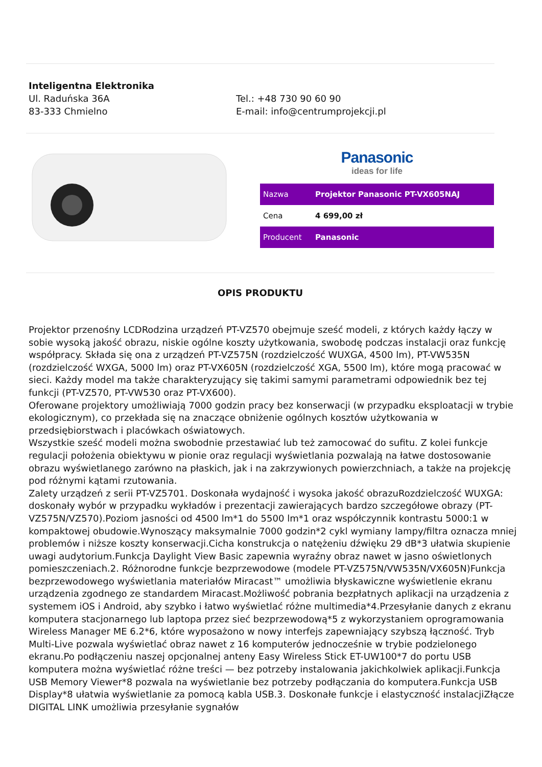Inteligentna Elektronika
Ul. Raduńska 36A
83-333 Chmielno
Tel.: +48 730 90 60 90
E-mail: info@centrumprojekcji.pl
Panasonic
ideas for life
| Nazwa | Projektor Panasonic PT-VX605NAJ |
| Cena | 4 699,00 zł |
| Producent | Panasonic |
OPIS PRODUKTU
Projektor przenośny LCDRodzina urządzeń PT-VZ570 obejmuje sześć modeli, z których każdy łączy w sobie wysoką jakość obrazu, niskie ogólne koszty użytkowania, swobodę podczas instalacji oraz funkcję współpracy. Składa się ona z urządzeń PT-VZ575N (rozdzielczość WUXGA, 4500 lm), PT-VW535N (rozdzielczość WXGA, 5000 lm) oraz PT-VX605N (rozdzielczość XGA, 5500 lm), które mogą pracować w sieci. Każdy model ma także charakteryzujący się takimi samymi parametrami odpowiednik bez tej funkcji (PT-VZ570, PT-VW530 oraz PT-VX600).
Oferowane projektory umożliwiają 7000 godzin pracy bez konserwacji (w przypadku eksploatacji w trybie ekologicznym), co przekłada się na znaczące obniżenie ogólnych kosztów użytkowania w przedsiębiorstwach i placówkach oświatowych.
Wszystkie sześć modeli można swobodnie przestawiać lub też zamocować do sufitu. Z kolei funkcje regulacji położenia obiektywu w pionie oraz regulacji wyświetlania pozwalają na łatwe dostosowanie obrazu wyświetlanego zarówno na płaskich, jak i na zakrzywionych powierzchniach, a także na projekcję pod różnymi kątami rzutowania.
Zalety urządzeń z serii PT-VZ5701. Doskonała wydajność i wysoka jakość obrazuRozdzielczość WUXGA: doskonały wybór w przypadku wykładów i prezentacji zawierających bardzo szczegółowe obrazy (PT-VZ575N/VZ570).Poziom jasności od 4500 lm*1 do 5500 lm*1 oraz współczynnik kontrastu 5000:1 w kompaktowej obudowie.Wynoszący maksymalnie 7000 godzin*2 cykl wymiany lampy/filtra oznacza mniej problemów i niższe koszty konserwacji.Cicha konstrukcja o natężeniu dźwięku 29 dB*3 ułatwia skupienie uwagi audytorium.Funkcja Daylight View Basic zapewnia wyraźny obraz nawet w jasno oświetlonych pomieszczeniach.2. Różnorodne funkcje bezprzewodowe (modele PT-VZ575N/VW535N/VX605N)Funkcja bezprzewodowego wyświetlania materiałów Miracast™ umożliwia błyskawiczne wyświetlenie ekranu urządzenia zgodnego ze standardem Miracast.Możliwość pobrania bezpłatnych aplikacji na urządzenia z systemem iOS i Android, aby szybko i łatwo wyświetlać różne multimedia*4.Przesyłanie danych z ekranu komputera stacjonarnego lub laptopa przez sieć bezprzewodową*5 z wykorzystaniem oprogramowania Wireless Manager ME 6.2*6, które wyposażono w nowy interfejs zapewniający szybszą łączność. Tryb Multi-Live pozwala wyświetlać obraz nawet z 16 komputerów jednocześnie w trybie podzielonego ekranu.Po podłączeniu naszej opcjonalnej anteny Easy Wireless Stick ET-UW100*7 do portu USB komputera można wyświetlać różne treści — bez potrzeby instalowania jakichkolwiek aplikacji.Funkcja USB Memory Viewer*8 pozwala na wyświetlanie bez potrzeby podłączania do komputera.Funkcja USB Display*8 ułatwia wyświetlanie za pomocą kabla USB.3. Doskonałe funkcje i elastyczność instalacjiZłącze DIGITAL LINK umożliwia przesyłanie sygnałów